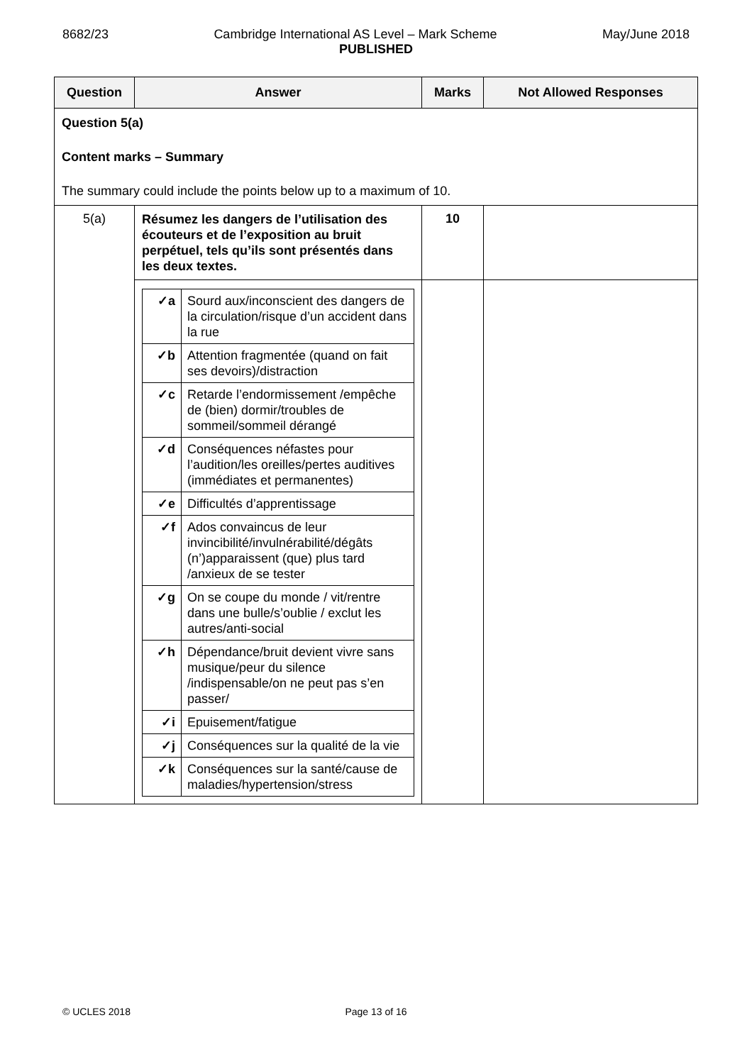8682/23 Cambridge International AS Level – Mark Scheme May/June 2018
PUBLISHED
| Question | Answer | Marks | Not Allowed Responses |
| --- | --- | --- | --- |
| Question 5(a) Content marks – Summary The summary could include the points below up to a maximum of 10. | | | |
| 5(a) | Résumez les dangers de l’utilisation des écouteurs et de l’exposition au bruit perpétuel, tels qu’ils sont présentés dans les deux textes. | 10 | |
| | / ✓a / Sourd aux/inconscient des dangers de la circulation/risque d’un accident dans la rue / / ✓b / Attention fragmentée (quand on fait ses devoirs)/distraction / / ✓c / Retarde l’endormissement /empêche de (bien) dormir/troubles de sommeil/sommeil dérangé / / ✓d / Conséquences néfastes pour l’audition/les oreilles/pertes auditives (immédiates et permanentes) / / ✓e / Difficultés d’apprentissage / / ✓f / Ados convaincus de leur invincibilité/invulnérabilité/dégâts (n’)apparaissent (que) plus tard /anxieux de se tester / / ✓g / On se coupe du monde / vit/rentre dans une bulle/s’oublie / exclut les autres/anti-social / / ✓h / Dépendance/bruit devient vivre sans musique/peur du silence /indispensable/on ne peut pas s’en passer/ / / ✓i / Epuisement/fatigue / / ✓j / Conséquences sur la qualité de la vie / / ✓k / Conséquences sur la santé/cause de maladies/hypertension/stress / | | |
© UCLES 2018 Page 13 of 16